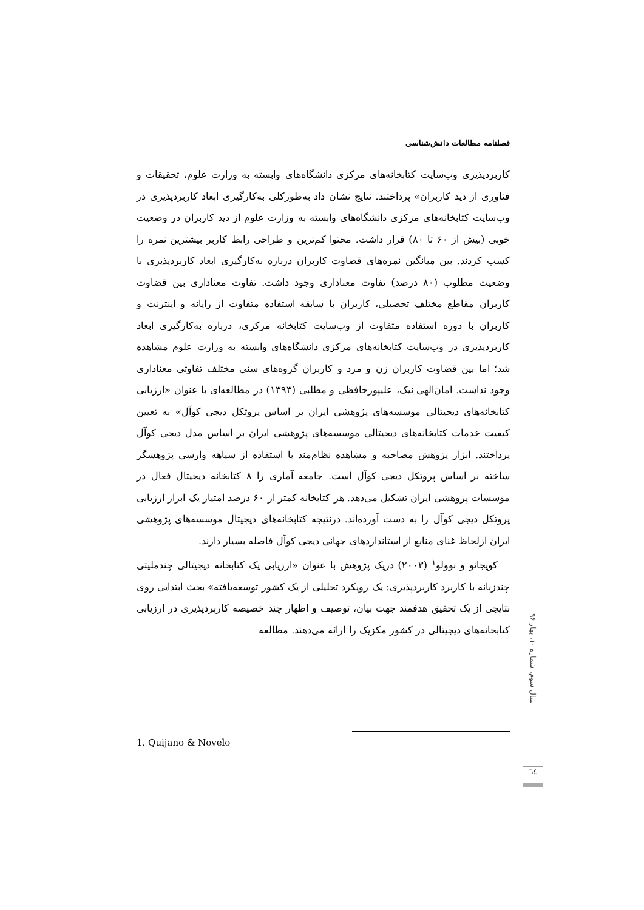فصلنامه مطالعات دانش‌شناسی
کاربردپذیری وب‌سایت کتابخانه‌های مرکزی دانشگاه‌های وابسته به وزارت علوم، تحقیقات و فناوری از دید کاربران» پرداختند. نتایج نشان داد به‌طورکلی به‌کارگیری ابعاد کاربردپذیری در وب‌سایت کتابخانه‌های مرکزی دانشگاه‌های وابسته به وزارت علوم از دید کاربران در وضعیت خوبی (بیش از ۶۰ تا ۸۰) قرار داشت. محتوا کم‌ترین و طراحی رابط کاربر بیشترین نمره را کسب کردند. بین میانگین نمره‌های قضاوت کاربران درباره به‌کارگیری ابعاد کاربردپذیری با وضعیت مطلوب (۸۰ درصد) تفاوت معناداری وجود داشت. تفاوت معناداری بین قضاوت کاربران مقاطع مختلف تحصیلی، کاربران با سابقه استفاده متفاوت از رایانه و اینترنت و کاربران با دوره استفاده متفاوت از وب‌سایت کتابخانه مرکزی، درباره به‌کارگیری ابعاد کاربردپذیری در وب‌سایت کتابخانه‌های مرکزی دانشگاه‌های وابسته به وزارت علوم مشاهده شد؛ اما بین قضاوت کاربران زن و مرد و کاربران گروه‌های سنی مختلف تفاوتی معناداری وجود نداشت. امان‌الهی نیک، علیپورحافظی و مطلبی (۱۳۹۳) در مطالعه‌ای با عنوان «ارزیابی کتابخانه‌های دیجیتالی موسسه‌های پژوهشی ایران بر اساس پروتکل دیجی کوآل» به تعیین کیفیت خدمات کتابخانه‌های دیجیتالی موسسه‌های پژوهشی ایران بر اساس مدل دیجی کوآل پرداختند. ابزار پژوهش مصاحبه و مشاهده نظام‌مند با استفاده از سیاهه وارسی پژوهشگر ساخته بر اساس پروتکل دیجی کوآل است. جامعه آماری را ۸ کتابخانه دیجیتال فعال در مؤسسات پژوهشی ایران تشکیل می‌دهد. هر کتابخانه کمتر از ۶۰ درصد امتیاز یک ابزار ارزیابی پروتکل دیجی کوآل را به دست آورده‌اند. درنتیجه کتابخانه‌های دیجیتال موسسه‌های پژوهشی ایران ازلحاظ غنای منابع از استانداردهای جهانی دیجی کوآل فاصله بسیار دارند.
کویجانو و نوولو<sup>۱</sup> (۲۰۰۳) دریک پژوهش با عنوان «ارزیابی یک کتابخانه دیجیتالی چندملیتی چندزبانه با کاربرد کاربردپذیری: یک رویکرد تحلیلی از یک کشور توسعه‌یافته» بحث ابتدایی روی نتایجی از یک تحقیق هدفمند جهت بیان، توصیف و اظهار چند خصیصه کاربردپذیری در ارزیابی کتابخانه‌های دیجیتالی در کشور مکزیک را ارائه می‌دهند. مطالعه
سال سوم، شماره ۱۰، بهار ۹۶
1. Quijano & Novelo
٦٤